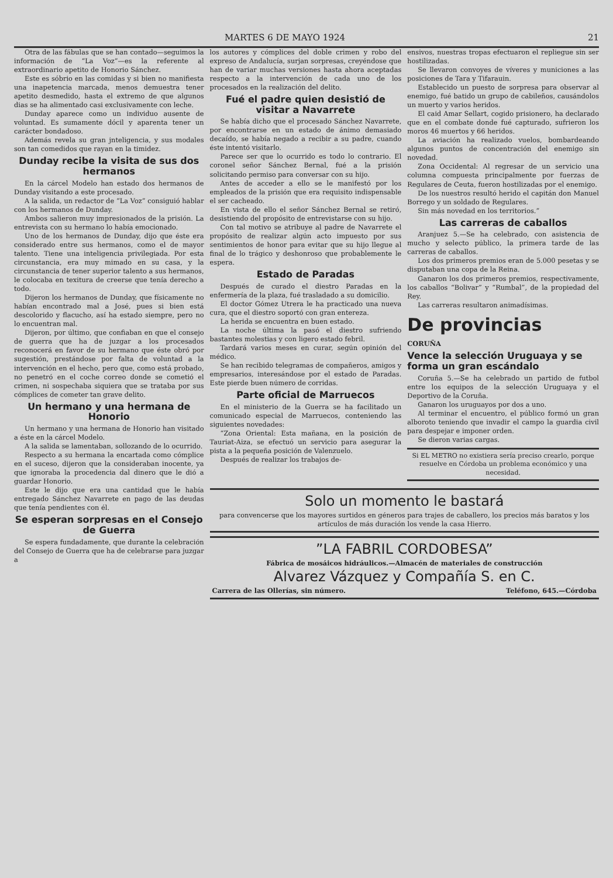MARTES 6 DE MAYO 1924 21
Otra de las fábulas que se han contado—seguimos la información de “La Voz”—es la referente al extraordinario apetito de Honorio Sánchez.
Este es sóbrio en las comidas y si bien no manifiesta una inapetencia marcada, menos demuestra tener apetito desmedido, hasta el extremo de que algunos dias se ha alimentado casi exclusivamente con leche.
Dunday aparece como un individuo ausente de voluntad. Es sumamente dócil y aparenta tener un carácter bondadoso.
Además revela su gran jnteligencia, y sus modales son tan comedidos que rayan en la timidez.
Dunday recibe la visita de sus dos hermanos
En la cárcel Modelo han estado dos hermanos de Dunday visitando a este procesado.
A la salida, un redactor de “La Voz” consiguió hablar con los hermanos de Dunday.
Ambos salieron muy impresionados de la prisión. La entrevista con su hermano lo había emocionado.
Uno de los hermanos de Dunday, dijo que éste era considerado entre sus hermanos, como el de mayor talento. Tiene una inteligencia privilegiada. Por esta circunstancia, era muy mimado en su casa, y la circunstancia de tener superior talento a sus hermanos, le colocaba en texitura de creerse que tenía derecho a todo.
Dijeron los hermanos de Dunday, que físicamente no habían encontrado mal a José, pues si bien está descolorido y flacucho, así ha estado siempre, pero no lo encuentran mal.
Dijeron, por último, que confiaban en que el consejo de guerra que ha de juzgar a los procesados reconocerá en favor de su hermano que éste obró por sugestión, prestándose por falta de voluntad a la intervención en el hecho, pero que, como está probado, no penetró en el coche correo donde se cometió el crimen, ni sospechaba siquiera que se trataba por sus cómplices de cometer tan grave delito.
Un hermano y una hermana de Honorio
Un hermano y una hermana de Honorio han visitado a éste en la cárcel Modelo.
A la salida se lamentaban, sollozando de lo ocurrido.
Respecto a su hermana la encartada como cómplice en el suceso, dijeron que la consideraban inocente, ya que ignoraba la procedencia dal dinero que le dió a guardar Honorio.
Este le dijo que era una cantidad que le había entregado Sánchez Navarrete en pago de las deudas que tenía pendientes con él.
Se esperan sorpresas en el Consejo de Guerra
Se espera fundadamente, que durante la celebración del Consejo de Guerra que ha de celebrarse para juzgar a
los autores y cómplices del doble crimen y robo del expreso de Andalucía, surjan sorpresas, creyéndose que han de variar muchas versiones hasta ahora aceptadas respecto a la intervención de cada uno de los procesados en la realización del delito.
Fué el padre quien desistió de visitar a Navarrete
Se había dicho que el procesado Sánchez Navarrete, por encontrarse en un estado de ánimo demasiado decaído, se había negado a recibir a su padre, cuando éste intentó visitarlo.
Parece ser que lo ocurrido es todo lo contrario. El coronel señor Sánchez Bernal, fué a la prisión solicitando permiso para conversar con su hijo.
Antes de acceder a ello se le manifestó por los empleados de la prisión que era requisito indispensable el ser cacheado.
En vista de ello el señor Sánchez Bernal se retiró, desistiendo del propósito de entrevistarse con su hijo.
Con tal motivo se atribuye al padre de Navarrete el propósito de realizar algún acto impuesto por sus sentimientos de honor para evitar que su hijo llegue al final de lo trágico y deshonroso que probablemente le espera.
Estado de Paradas
Después de curado el diestro Paradas en la enfermería de la plaza, fué trasladado a su domicilio.
El doctor Gómez Utrera le ha practicado una nueva cura, que el diestro soportó con gran entereza.
La herida se encuentra en buen estado.
La noche última la pasó el diestro sufriendo bastantes molestias y con ligero estado febril.
Tardará varios meses en curar, según opinión del médico.
Se han recibido telegramas de compañeros, amigos y empresarios, interesándose por el estado de Paradas. Este pierde buen número de corridas.
Parte oficial de Marruecos
En el ministerio de la Guerra se ha facilitado un comunicado especial de Marruecos, conteniendo las siguientes novedades:
“Zona Oriental: Esta mañana, en la posición de Tauriat-Aiza, se efectuó un servicio para asegurar la pista a la pequeña posición de Valenzuelo.
Después de realizar los trabajos de-
ensivos, nuestras tropas efectuaron el repliegue sin ser hostilizadas.
Se llevaron convoyes de víveres y municiones a las posiciones de Tara y Tifarauin.
Establecido un puesto de sorpresa para observar al enemigo, fué batido un grupo de cabileños, causándolos un muerto y varios heridos.
El caid Amar Sellart, cogido prisionero, ha declarado que en el combate donde fué capturado, sufrieron los moros 46 muertos y 66 heridos.
La aviación ha realizado vuelos, bombardeando algunos puntos de concentración del enemigo sin novedad.
Zona Occidental: Al regresar de un servicio una columna compuesta principalmente por fuerzas de Regulares de Ceuta, fueron hostilizadas por el enemigo.
De los nuestros resultó herido el capitán don Manuel Borrego y un soldado de Regulares.
Sin más novedad en los territorios.”
Las carreras de caballos
Aranjuez 5.—Se ha celebrado, con asistencia de mucho y selecto público, la primera tarde de las carreras de caballos.
Los dos primeros premios eran de 5.000 pesetas y se disputaban una copa de la Reina.
Ganaron los dos primeros premios, respectivamente, los caballos “Bolivar” y “Rumbal”, de la propiedad del Rey.
Las carreras resultaron animadísimas.
De provincias
CORUÑA
Vence la selección Uruguaya y se forma un gran escándalo
Coruña 5.—Se ha celebrado un partido de futbol entre los equipos de la selección Uruguaya y el Deportivo de la Coruña.
Ganaron los uruguayos por dos a uno.
Al terminar el encuentro, el público formó un gran alboroto teniendo que invadir el campo la guardia civil para despejar e imponer orden.
Se dieron varias cargas.
Si EL METRO no existiera sería preciso crearlo, porque resuelve en Córdoba un problema económico y una necesidad.
Solo un momento le bastará
para convencerse que los mayores surtidos en géneros para trajes de caballero, los precios más baratos y los artículos de más duración los vende la casa Hierro.
”LA FABRIL CORDOBESA”
Fábrica de mosáicos hidráulicos.—Almacén de materiales de construcción
Alvarez Vázquez y Compañía S. en C.
Carrera de las Ollerías, sin número. Teléfono, 645.—Córdoba